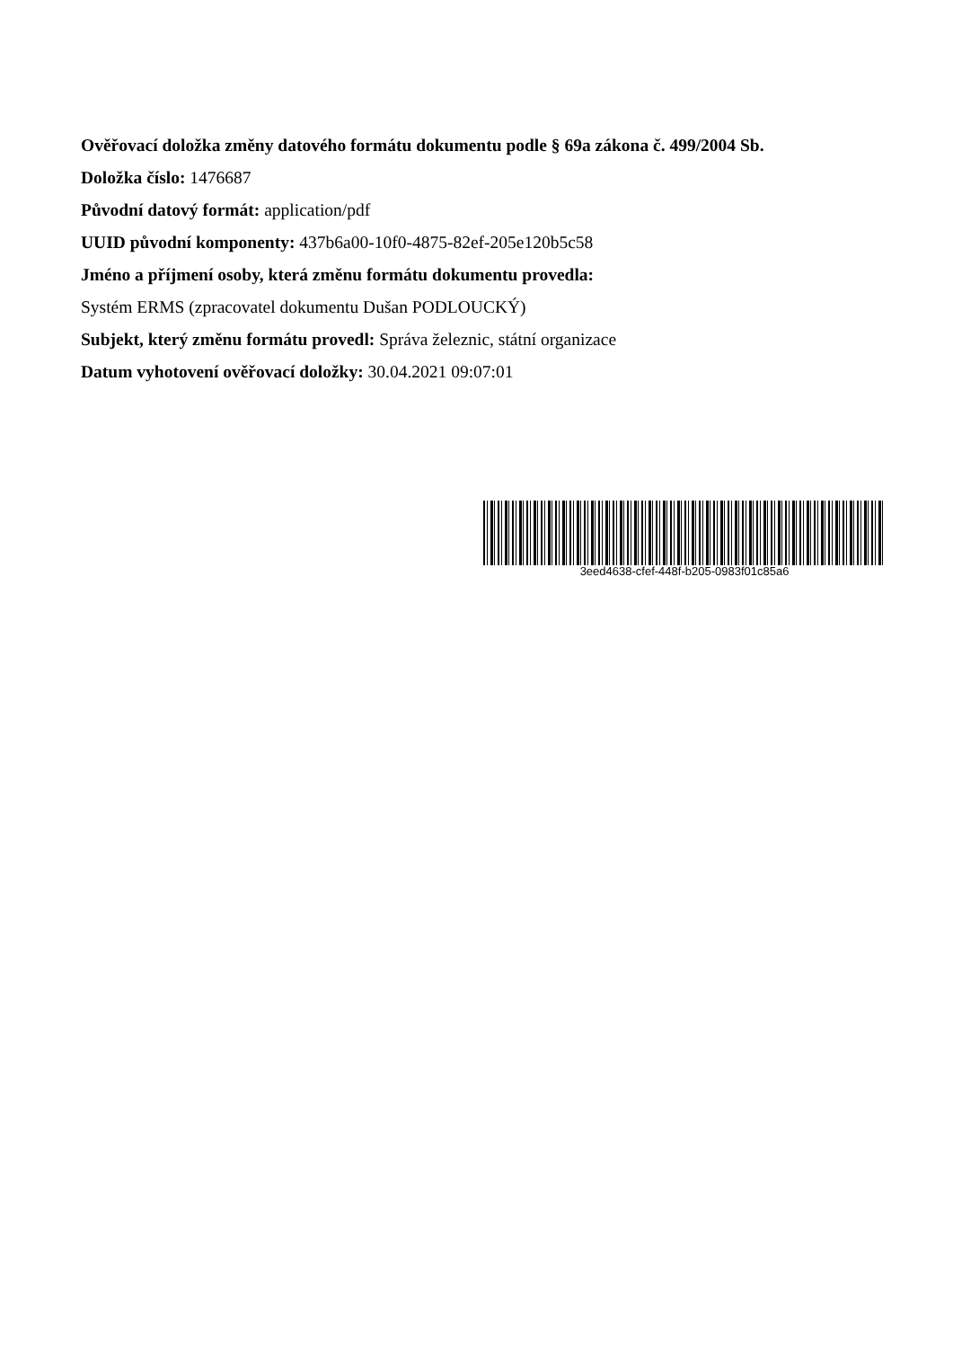Ověřovací doložka změny datového formátu dokumentu podle § 69a zákona č. 499/2004 Sb.
Doložka číslo: 1476687
Původní datový formát: application/pdf
UUID původní komponenty: 437b6a00-10f0-4875-82ef-205e120b5c58
Jméno a příjmení osoby, která změnu formátu dokumentu provedla:
Systém ERMS (zpracovatel dokumentu Dušan PODLOUCKÝ)
Subjekt, který změnu formátu provedl: Správa železnic, státní organizace
Datum vyhotovení ověřovací doložky: 30.04.2021 09:07:01
3eed4638-cfef-448f-b205-0983f01c85a6